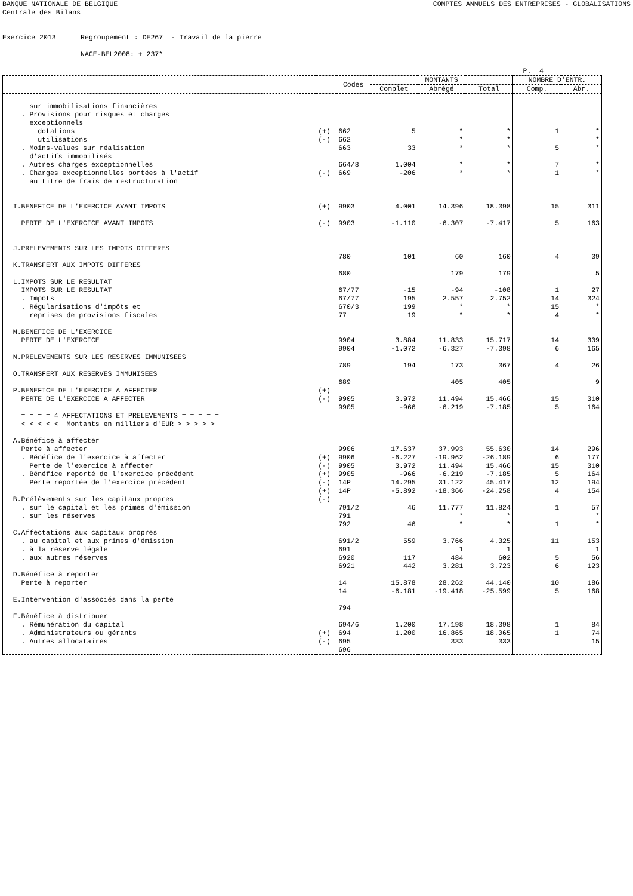BANQUE NATIONALE DE BELGIQUE
Centrale des Bilans COMPTES ANNUELS DES ENTREPRISES - GLOBALISATIONS
Exercice 2013 Regroupement : DE267 - Travail de la pierre NACE-BEL2008: + 237*
P. 4
| | | Codes | MONTANTS | | | NOMBRE D'ENTR. | |
| --- | --- | --- | --- | --- | --- | --- | --- |
| | | | Complet | Abrégé | Total | Comp. | Abr. |
| sur immobilisations financières . Provisions pour risques et charges exceptionnels dotations utilisations . Moins-values sur réalisation d'actifs immobilisés . Autres charges exceptionnelles . Charges exceptionnelles portées à l'actif au titre de frais de restructuration I.BENEFICE DE L'EXERCICE AVANT IMPOTS PERTE DE L'EXERCICE AVANT IMPOTS J.PRELEVEMENTS SUR LES IMPOTS DIFFERES K.TRANSFERT AUX IMPOTS DIFFERES L.IMPOTS SUR LE RESULTAT IMPOTS SUR LE RESULTAT . Impôts . Régularisations d'impôts et reprises de provisions fiscales M.BENEFICE DE L'EXERCICE PERTE DE L'EXERCICE N.PRELEVEMENTS SUR LES RESERVES IMMUNISEES O.TRANSFERT AUX RESERVES IMMUNISEES P.BENEFICE DE L'EXERCICE A AFFECTER PERTE DE L'EXERCICE A AFFECTER = = = = 4 AFFECTATIONS ET PRELEVEMENTS = = = = = < < < < < Montants en milliers d'EUR > > > > > A.Bénéfice à affecter Perte à affecter . Bénéfice de l'exercice à affecter Perte de l'exercice à affecter . Bénéfice reporté de l'exercice précédent Perte reportée de l'exercice précédent B.Prélèvements sur les capitaux propres . sur le capital et les primes d'émission . sur les réserves C.Affectations aux capitaux propres . au capital et aux primes d'émission . à la réserve légale . aux autres réserves D.Bénéfice à reporter Perte à reporter E.Intervention d'associés dans la perte F.Bénéfice à distribuer . Rémunération du capital . Administrateurs ou gérants . Autres allocataires | (+) (-) (-) (+) (-) (+) (-) (+) (-) (+) (-) (+) (-) (+) (-) | 662 662 663 664/8 669 9903 9903 780 680 67/77 67/77 670/3 77 9904 9904 789 689 9905 9905 9906 9906 9905 9905 14P 14P 791/2 791 792 691/2 691 6920 6921 14 14 794 694/6 694 695 696 | 5 33 1.004 -206 4.001 -1.110 101 -15 195 199 19 3.884 -1.072 194 3.972 -966 17.637 -6.227 3.972 -966 14.295 -5.892 46 46 559 117 442 15.878 -6.181 1.200 1.200 | * * * * * 14.396 -6.307 60 179 -94 2.557 * * 11.833 -6.327 173 405 11.494 -6.219 37.993 -19.962 11.494 -6.219 31.122 -18.366 11.777 * * 3.766 1 484 3.281 28.262 -19.418 17.198 16.865 333 | * * * * * 18.398 -7.417 160 179 -108 2.752 * * 15.717 -7.398 367 405 15.466 -7.185 55.630 -26.189 15.466 -7.185 45.417 -24.258 11.824 * * 4.325 1 602 3.723 44.140 -25.599 18.398 18.065 333 | 1 5 7 1 15 5 4 1 14 15 4 14 6 4 15 5 14 6 15 5 12 4 1 1 11 5 6 10 5 1 1 | * * * * * 311 163 39 5 27 324 * * 309 165 26 9 310 164 296 177 310 164 194 154 57 * * 153 1 56 123 186 168 84 74 15 |